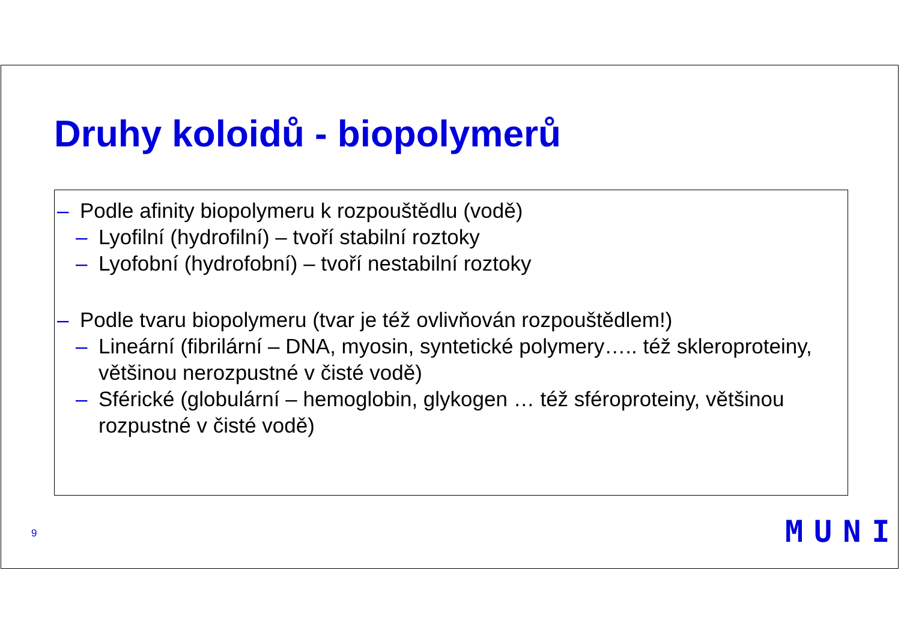Druhy koloidů - biopolymerů
– Podle afinity biopolymeru k rozpouštědlu (vodě)
– Lyofilní (hydrofilní) – tvoří stabilní roztoky
– Lyofobní (hydrofobní) – tvoří nestabilní roztoky
– Podle tvaru biopolymeru (tvar je též ovlivňován rozpouštědlem!)
– Lineární (fibrilární – DNA, myosin, syntetické polymery….. též skleroproteiny, většinou nerozpustné v čisté vodě)
– Sférické (globulární – hemoglobin, glykogen … též sféroproteiny, většinou rozpustné v čisté vodě)
9 MUNI